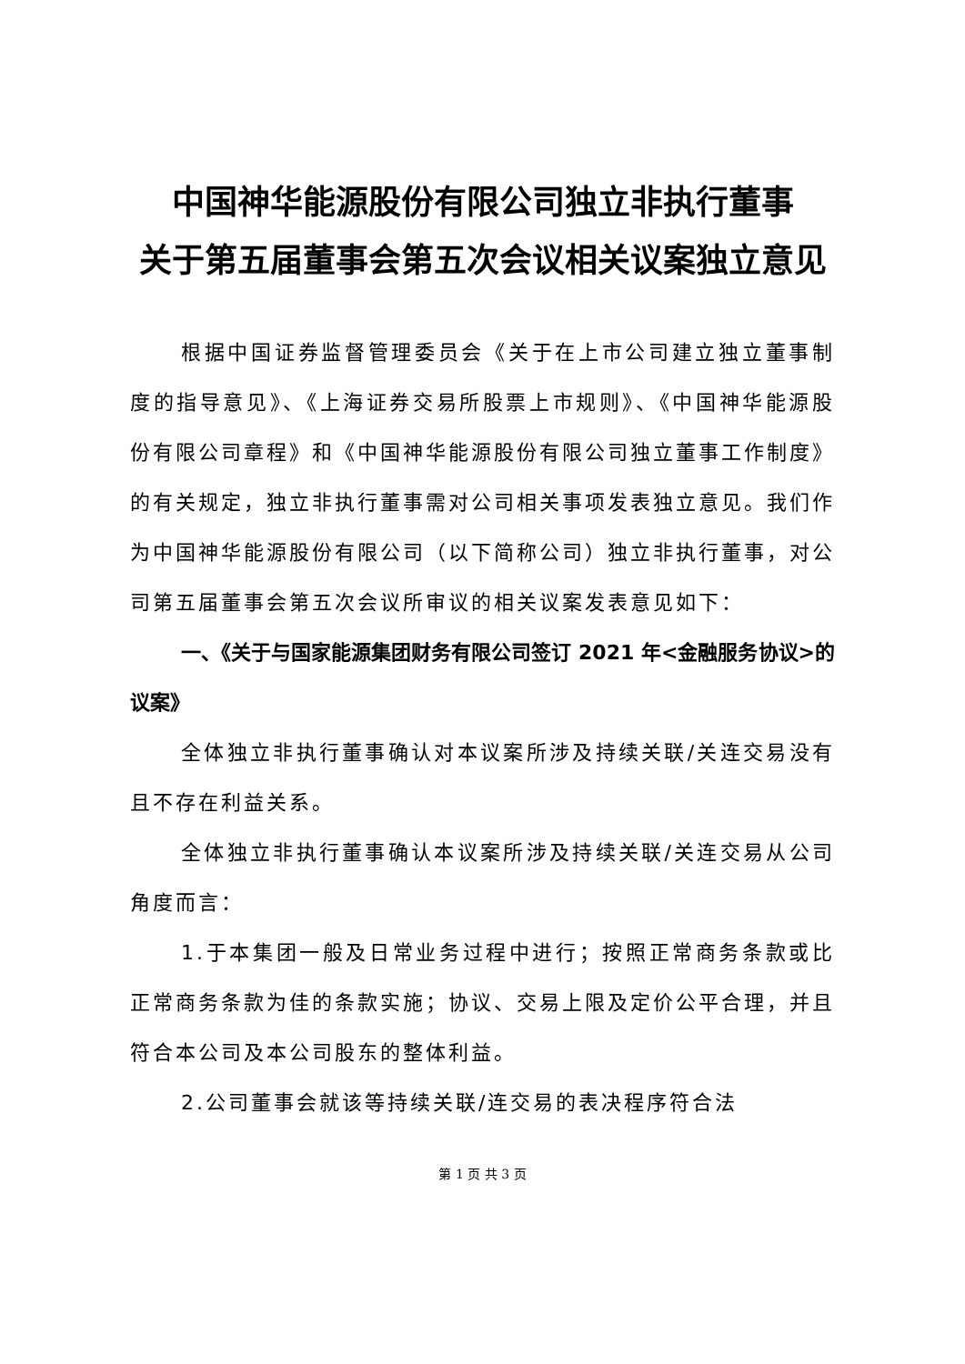中国神华能源股份有限公司独立非执行董事
关于第五届董事会第五次会议相关议案独立意见
根据中国证券监督管理委员会《关于在上市公司建立独立董事制度的指导意见》、《上海证券交易所股票上市规则》、《中国神华能源股份有限公司章程》和《中国神华能源股份有限公司独立董事工作制度》的有关规定，独立非执行董事需对公司相关事项发表独立意见。我们作为中国神华能源股份有限公司（以下简称公司）独立非执行董事，对公司第五届董事会第五次会议所审议的相关议案发表意见如下：
一、《关于与国家能源集团财务有限公司签订 2021 年<金融服务协议>的议案》
全体独立非执行董事确认对本议案所涉及持续关联/关连交易没有且不存在利益关系。
全体独立非执行董事确认本议案所涉及持续关联/关连交易从公司角度而言：
1.于本集团一般及日常业务过程中进行；按照正常商务条款或比正常商务条款为佳的条款实施；协议、交易上限及定价公平合理，并且符合本公司及本公司股东的整体利益。
2.公司董事会就该等持续关联/连交易的表决程序符合法
第 1 页 共 3 页